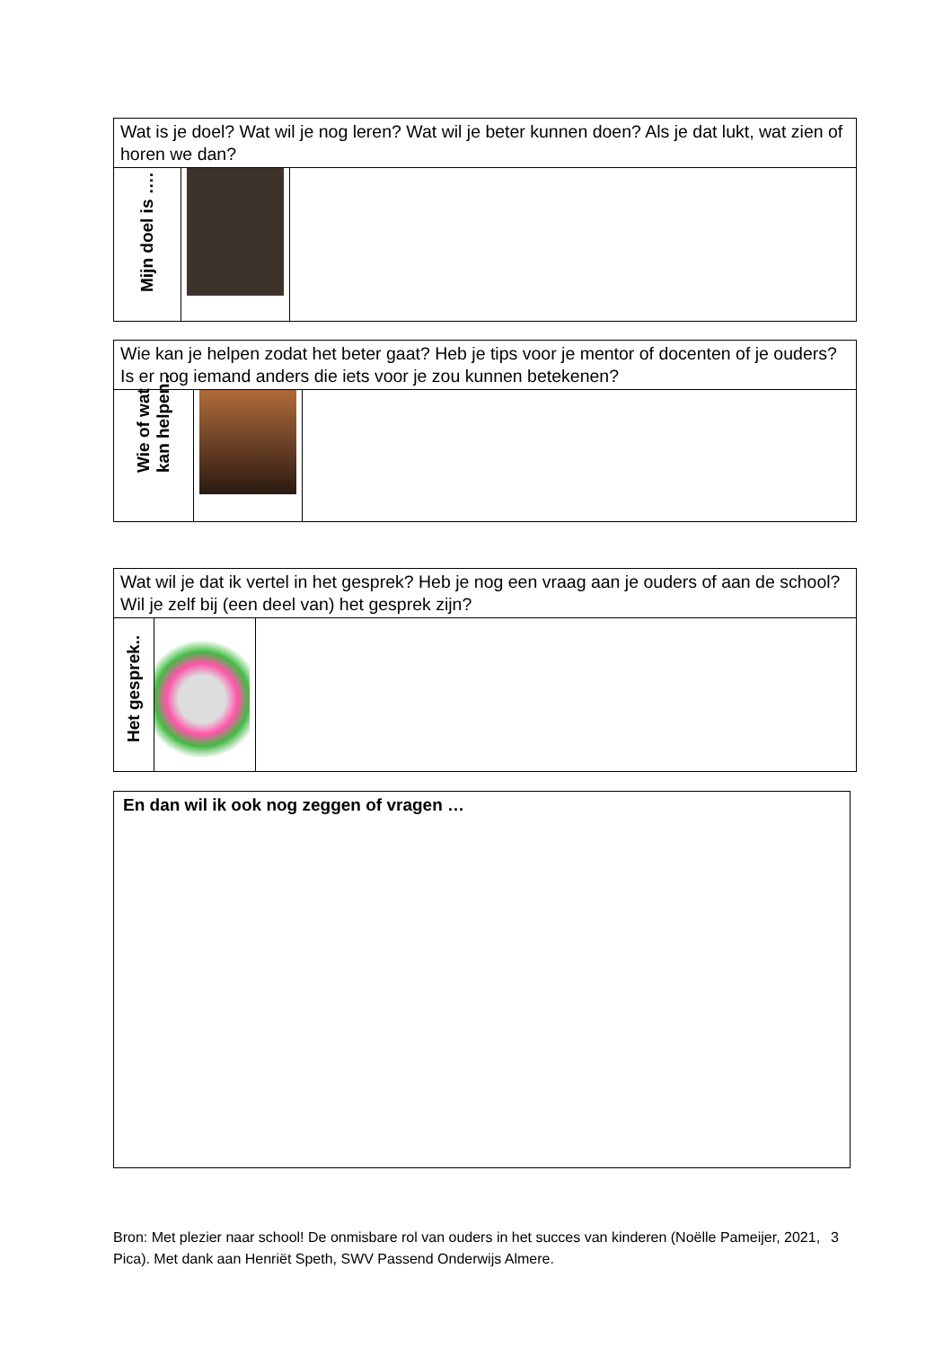| Wat is je doel? Wat wil je nog leren? Wat wil je beter kunnen doen? Als je dat lukt, wat zien of horen we dan? | | |
| Mijn doel is …. | | |
| Wie kan je helpen zodat het beter gaat? Heb je tips voor je mentor of docenten of je ouders? Is er nog iemand anders die iets voor je zou kunnen betekenen? | | |
| Wie of wat kan helpen.. | | |
| Wat wil je dat ik vertel in het gesprek? Heb je nog een vraag aan je ouders of aan de school? Wil je zelf bij (een deel van) het gesprek zijn? | | |
| Het gesprek.. | | |
En dan wil ik ook nog zeggen of vragen …
Bron: Met plezier naar school! De onmisbare rol van ouders in het succes van kinderen (Noëlle Pameijer, 2021, Pica). Met dank aan Henriët Speth, SWV Passend Onderwijs Almere. 3